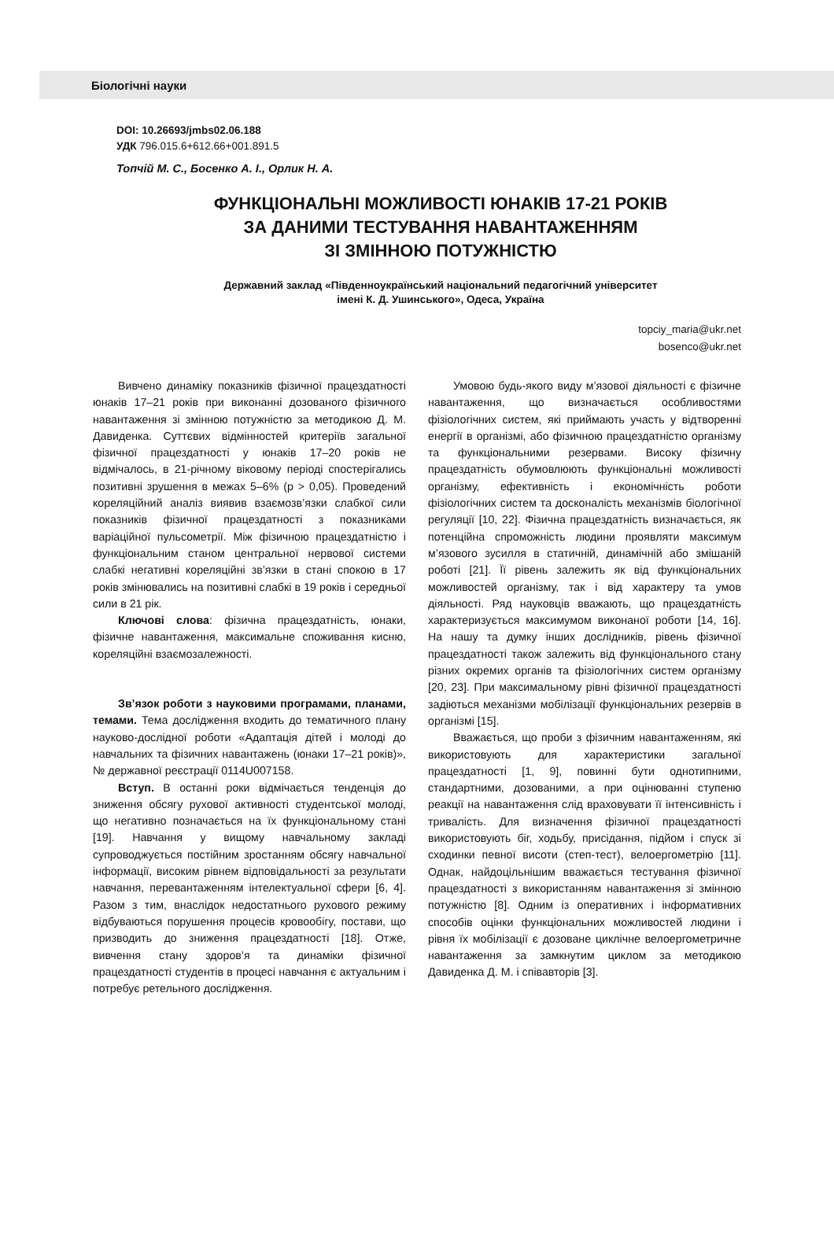Біологічні науки
DOI: 10.26693/jmbs02.06.188
УДК 796.015.6+612.66+001.891.5
Топчій М. С., Босенко А. І., Орлик Н. А.
ФУНКЦІОНАЛЬНІ МОЖЛИВОСТІ ЮНАКІВ 17-21 РОКІВ
ЗА ДАНИМИ ТЕСТУВАННЯ НАВАНТАЖЕННЯМ
ЗІ ЗМІННОЮ ПОТУЖНІСТЮ
Державний заклад «Південноукраїнський національний педагогічний університет
імені К. Д. Ушинського», Одеса, Україна
topciy_maria@ukr.net
bosenco@ukr.net
Вивчено динаміку показників фізичної працездатності юнаків 17–21 років при виконанні дозованого фізичного навантаження зі змінною потужністю за методикою Д. М. Давиденка. Суттєвих відмінностей критеріїв загальної фізичної працездатності у юнаків 17–20 років не відмічалось, в 21-річному віковому періоді спостерігались позитивні зрушення в межах 5–6% (р > 0,05). Проведений кореляційний аналіз виявив взаємозв’язки слабкої сили показників фізичної працездатності з показниками варіаційної пульсометрії. Між фізичною працездатністю і функціональним станом центральної нервової системи слабкі негативні кореляційні зв’язки в стані спокою в 17 років змінювались на позитивні слабкі в 19 років і середньої сили в 21 рік.
Ключові слова: фізична працездатність, юнаки, фізичне навантаження, максимальне споживання кисню, кореляційні взаємозалежності.
Зв’язок роботи з науковими програмами, планами, темами. Тема дослідження входить до тематичного плану науково-дослідної роботи «Адаптація дітей і молоді до навчальних та фізичних навантажень (юнаки 17–21 років)», № державної реєстрації 0114U007158.
Вступ. В останні роки відмічається тенденція до зниження обсягу рухової активності студентської молоді, що негативно позначається на їх функціональному стані [19]. Навчання у вищому навчальному закладі супроводжується постійним зростанням обсягу навчальної інформації, високим рівнем відповідальності за результати навчання, перевантаженням інтелектуальної сфери [6, 4]. Разом з тим, внаслідок недостатнього рухового режиму відбуваються порушення процесів кровообігу, постави, що призводить до зниження працездатності [18]. Отже, вивчення стану здоров’я та динаміки фізичної працездатності студентів в процесі навчання є актуальним і потребує ретельного дослідження.
Умовою будь-якого виду м’язової діяльності є фізичне навантаження, що визначається особливостями фізіологічних систем, які приймають участь у відтворенні енергії в організмі, або фізичною працездатністю організму та функціональними резервами. Високу фізичну працездатність обумовлюють функціональні можливості організму, ефективність і економічність роботи фізіологічних систем та досконалість механізмів біологічної регуляції [10, 22]. Фізична працездатність визначається, як потенційна спроможність людини проявляти максимум м’язового зусилля в статичній, динамічній або змішаній роботі [21]. Її рівень залежить як від функціональних можливостей організму, так і від характеру та умов діяльності. Ряд науковців вважають, що працездатність характеризується максимумом виконаної роботи [14, 16]. На нашу та думку інших дослідників, рівень фізичної працездатності також залежить від функціонального стану різних окремих органів та фізіологічних систем організму [20, 23]. При максимальному рівні фізичної працездатності задіються механізми мобілізації функціональних резервів в організмі [15].
Вважається, що проби з фізичним навантаженням, які використовують для характеристики загальної працездатності [1, 9], повинні бути однотипними, стандартними, дозованими, а при оцінюванні ступеню реакції на навантаження слід враховувати її інтенсивність і тривалість. Для визначення фізичної працездатності використовують біг, ходьбу, присідання, підйом і спуск зі сходинки певної висоти (степ-тест), велоергометрію [11]. Однак, найдоцільнішим вважається тестування фізичної працездатності з використанням навантаження зі змінною потужністю [8]. Одним із оперативних і інформативних способів оцінки функціональних можливостей людини і рівня їх мобілізації є дозоване циклічне велоергометричне навантаження за замкнутим циклом за методикою Давиденка Д. М. і співавторів [3].